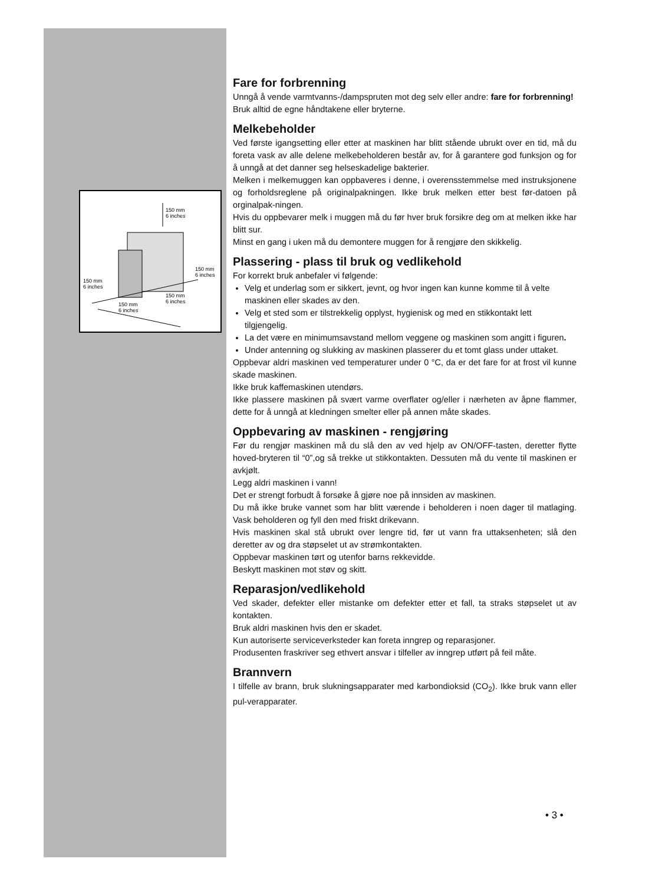150 mm
6 inches
150 mm
6 inches
150 mm
6 inches
150 mm
6 inches
150 mm
6 inches
Fare for forbrenning
Unngå å vende varmtvanns-/dampspruten mot deg selv eller andre: fare for forbrenning!
Bruk alltid de egne håndtakene eller bryterne.
Melkebeholder
Ved første igangsetting eller etter at maskinen har blitt stående ubrukt over en tid, må du foreta vask av alle delene melkebeholderen består av, for å garantere god funksjon og for å unngå at det danner seg helseskadelige bakterier.
Melken i melkemuggen kan oppbaveres i denne, i overensstemmelse med instruksjonene og forholdsreglene på originalpakningen. Ikke bruk melken etter best før-datoen på orginalpak-ningen.
Hvis du oppbevarer melk i muggen må du før hver bruk forsikre deg om at melken ikke har blitt sur.
Minst en gang i uken må du demontere muggen for å rengjøre den skikkelig.
Plassering - plass til bruk og vedlikehold
For korrekt bruk anbefaler vi følgende:
Velg et underlag som er sikkert, jevnt, og hvor ingen kan kunne komme til å velte maskinen eller skades av den.
Velg et sted som er tilstrekkelig opplyst, hygienisk og med en stikkontakt lett tilgjengelig.
La det være en minimumsavstand mellom veggene og maskinen som angitt i figuren.
Under antenning og slukking av maskinen plasserer du et tomt glass under uttaket.
Oppbevar aldri maskinen ved temperaturer under 0 °C, da er det fare for at frost vil kunne skade maskinen.
Ikke bruk kaffemaskinen utendørs.
Ikke plassere maskinen på svært varme overflater og/eller i nærheten av åpne flammer, dette for å unngå at kledningen smelter eller på annen måte skades.
Oppbevaring av maskinen - rengjøring
Før du rengjør maskinen må du slå den av ved hjelp av ON/OFF-tasten, deretter flytte hoved-bryteren til “0”,og så trekke ut stikkontakten. Dessuten må du vente til maskinen er avkjølt.
Legg aldri maskinen i vann!
Det er strengt forbudt å forsøke å gjøre noe på innsiden av maskinen.
Du må ikke bruke vannet som har blitt værende i beholderen i noen dager til matlaging. Vask beholderen og fyll den med friskt drikevann.
Hvis maskinen skal stå ubrukt over lengre tid, før ut vann fra uttaksenheten; slå den deretter av og dra støpselet ut av strømkontakten.
Oppbevar maskinen tørt og utenfor barns rekkevidde.
Beskytt maskinen mot støv og skitt.
Reparasjon/vedlikehold
Ved skader, defekter eller mistanke om defekter etter et fall, ta straks støpselet ut av kontakten.
Bruk aldri maskinen hvis den er skadet.
Kun autoriserte serviceverksteder kan foreta inngrep og reparasjoner.
Produsenten fraskriver seg ethvert ansvar i tilfeller av inngrep utført på feil måte.
Brannvern
I tilfelle av brann, bruk slukningsapparater med karbondioksid (CO<sub>2</sub>). Ikke bruk vann eller pul-verapparater.
• 3 •